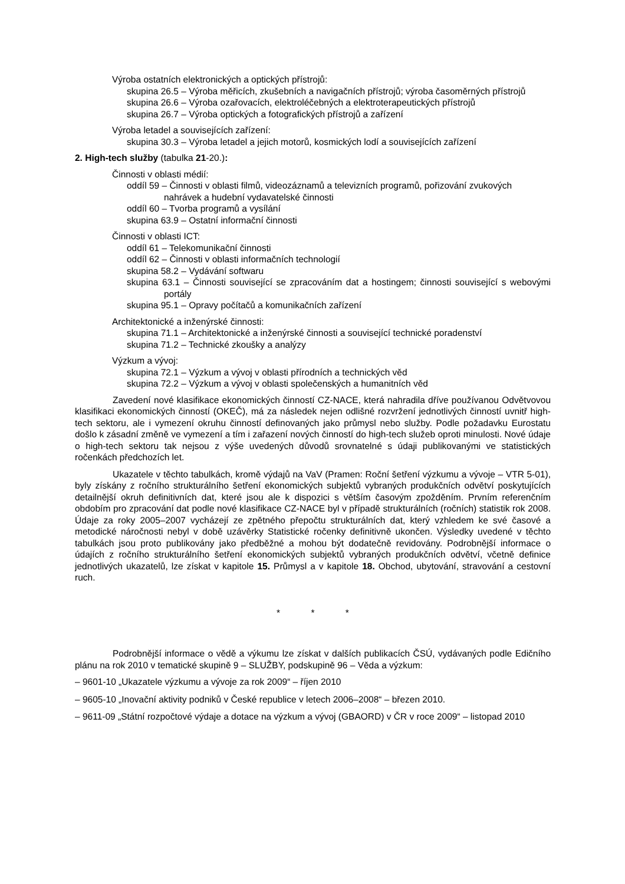Výroba ostatních elektronických a optických přístrojů:
skupina 26.5 – Výroba měřicích, zkušebních a navigačních přístrojů; výroba časoměrných přístrojů
skupina 26.6 – Výroba ozařovacích, elektroléčebných a elektroterapeutických přístrojů
skupina 26.7 – Výroba optických a fotografických přístrojů a zařízení
Výroba letadel a souvisejících zařízení:
skupina 30.3 – Výroba letadel a jejich motorů, kosmických lodí a souvisejících zařízení
2. High-tech služby (tabulka 21-20.):
Činnosti v oblasti médií:
oddíl 59 – Činnosti v oblasti filmů, videozáznamů a televizních programů, pořizování zvukových nahrávek a hudební vydavatelské činnosti
oddíl 60 – Tvorba programů a vysílání
skupina 63.9 – Ostatní informační činnosti
Činnosti v oblasti ICT:
oddíl 61 – Telekomunikační činnosti
oddíl 62 – Činnosti v oblasti informačních technologií
skupina 58.2 – Vydávání softwaru
skupina 63.1 – Činnosti související se zpracováním dat a hostingem; činnosti související s webovými portály
skupina 95.1 – Opravy počítačů a komunikačních zařízení
Architektonické a inženýrské činnosti:
skupina 71.1 – Architektonické a inženýrské činnosti a související technické poradenství
skupina 71.2 – Technické zkoušky a analýzy
Výzkum a vývoj:
skupina 72.1 – Výzkum a vývoj v oblasti přírodních a technických věd
skupina 72.2 – Výzkum a vývoj v oblasti společenských a humanitních věd
Zavedení nové klasifikace ekonomických činností CZ-NACE, která nahradila dříve používanou Odvětvovou klasifikaci ekonomických činností (OKEČ), má za následek nejen odlišné rozvržení jednotlivých činností uvnitř high-tech sektoru, ale i vymezení okruhu činností definovaných jako průmysl nebo služby. Podle požadavku Eurostatu došlo k zásadní změně ve vymezení a tím i zařazení nových činností do high-tech služeb oproti minulosti. Nové údaje o high-tech sektoru tak nejsou z výše uvedených důvodů srovnatelné s údaji publikovanými ve statistických ročenkách předchozích let.
Ukazatele v těchto tabulkách, kromě výdajů na VaV (Pramen: Roční šetření výzkumu a vývoje – VTR 5-01), byly získány z ročního strukturálního šetření ekonomických subjektů vybraných produkčních odvětví poskytujících detailnější okruh definitivních dat, které jsou ale k dispozici s větším časovým zpožděním. Prvním referenčním obdobím pro zpracování dat podle nové klasifikace CZ-NACE byl v případě strukturálních (ročních) statistik rok 2008. Údaje za roky 2005–2007 vycházejí ze zpětného přepočtu strukturálních dat, který vzhledem ke své časové a metodické náročnosti nebyl v době uzávěrky Statistické ročenky definitivně ukončen. Výsledky uvedené v těchto tabulkách jsou proto publikovány jako předběžné a mohou být dodatečně revidovány. Podrobnější informace o údajích z ročního strukturálního šetření ekonomických subjektů vybraných produkčních odvětví, včetně definice jednotlivých ukazatelů, lze získat v kapitole 15. Průmysl a v kapitole 18. Obchod, ubytování, stravování a cestovní ruch.
* * *
Podrobnější informace o vědě a výkumu lze získat v dalších publikacích ČSÚ, vydávaných podle Edičního plánu na rok 2010 v tematické skupině 9 – SLUŽBY, podskupině 96 – Věda a výzkum:
– 9601-10 „Ukazatele výzkumu a vývoje za rok 2009“ – říjen 2010
– 9605-10 „Inovační aktivity podniků v České republice v letech 2006–2008“ – březen 2010.
– 9611-09 „Státní rozpočtové výdaje a dotace na výzkum a vývoj (GBAORD) v ČR v roce 2009“ – listopad 2010